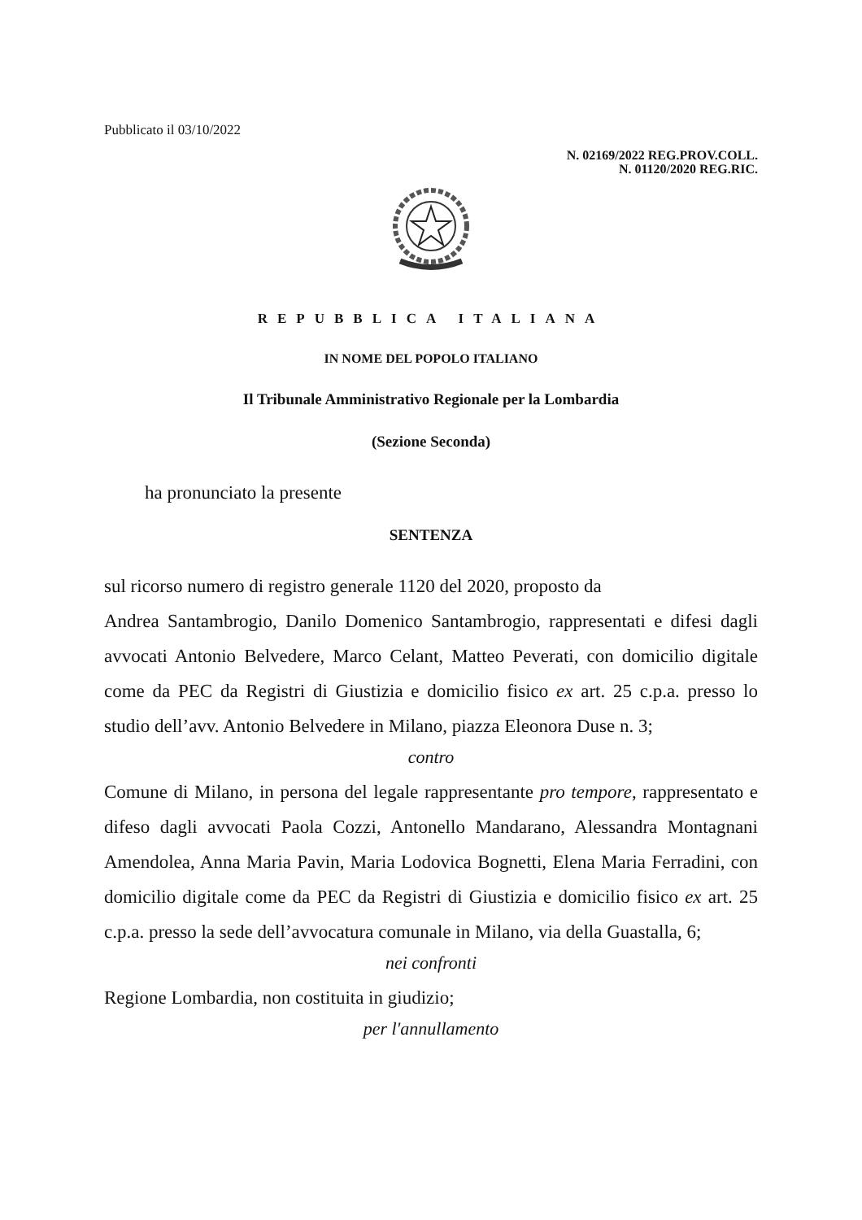Pubblicato il 03/10/2022
N. 02169/2022 REG.PROV.COLL.
N. 01120/2020 REG.RIC.
REPUBBLICA ITALIANA
IN NOME DEL POPOLO ITALIANO
Il Tribunale Amministrativo Regionale per la Lombardia
(Sezione Seconda)
ha pronunciato la presente
SENTENZA
sul ricorso numero di registro generale 1120 del 2020, proposto da
Andrea Santambrogio, Danilo Domenico Santambrogio, rappresentati e difesi dagli avvocati Antonio Belvedere, Marco Celant, Matteo Peverati, con domicilio digitale come da PEC da Registri di Giustizia e domicilio fisico ex art. 25 c.p.a. presso lo studio dell’avv. Antonio Belvedere in Milano, piazza Eleonora Duse n. 3;
contro
Comune di Milano, in persona del legale rappresentante pro tempore, rappresentato e difeso dagli avvocati Paola Cozzi, Antonello Mandarano, Alessandra Montagnani Amendolea, Anna Maria Pavin, Maria Lodovica Bognetti, Elena Maria Ferradini, con domicilio digitale come da PEC da Registri di Giustizia e domicilio fisico ex art. 25 c.p.a. presso la sede dell’avvocatura comunale in Milano, via della Guastalla, 6;
nei confronti
Regione Lombardia, non costituita in giudizio;
per l'annullamento